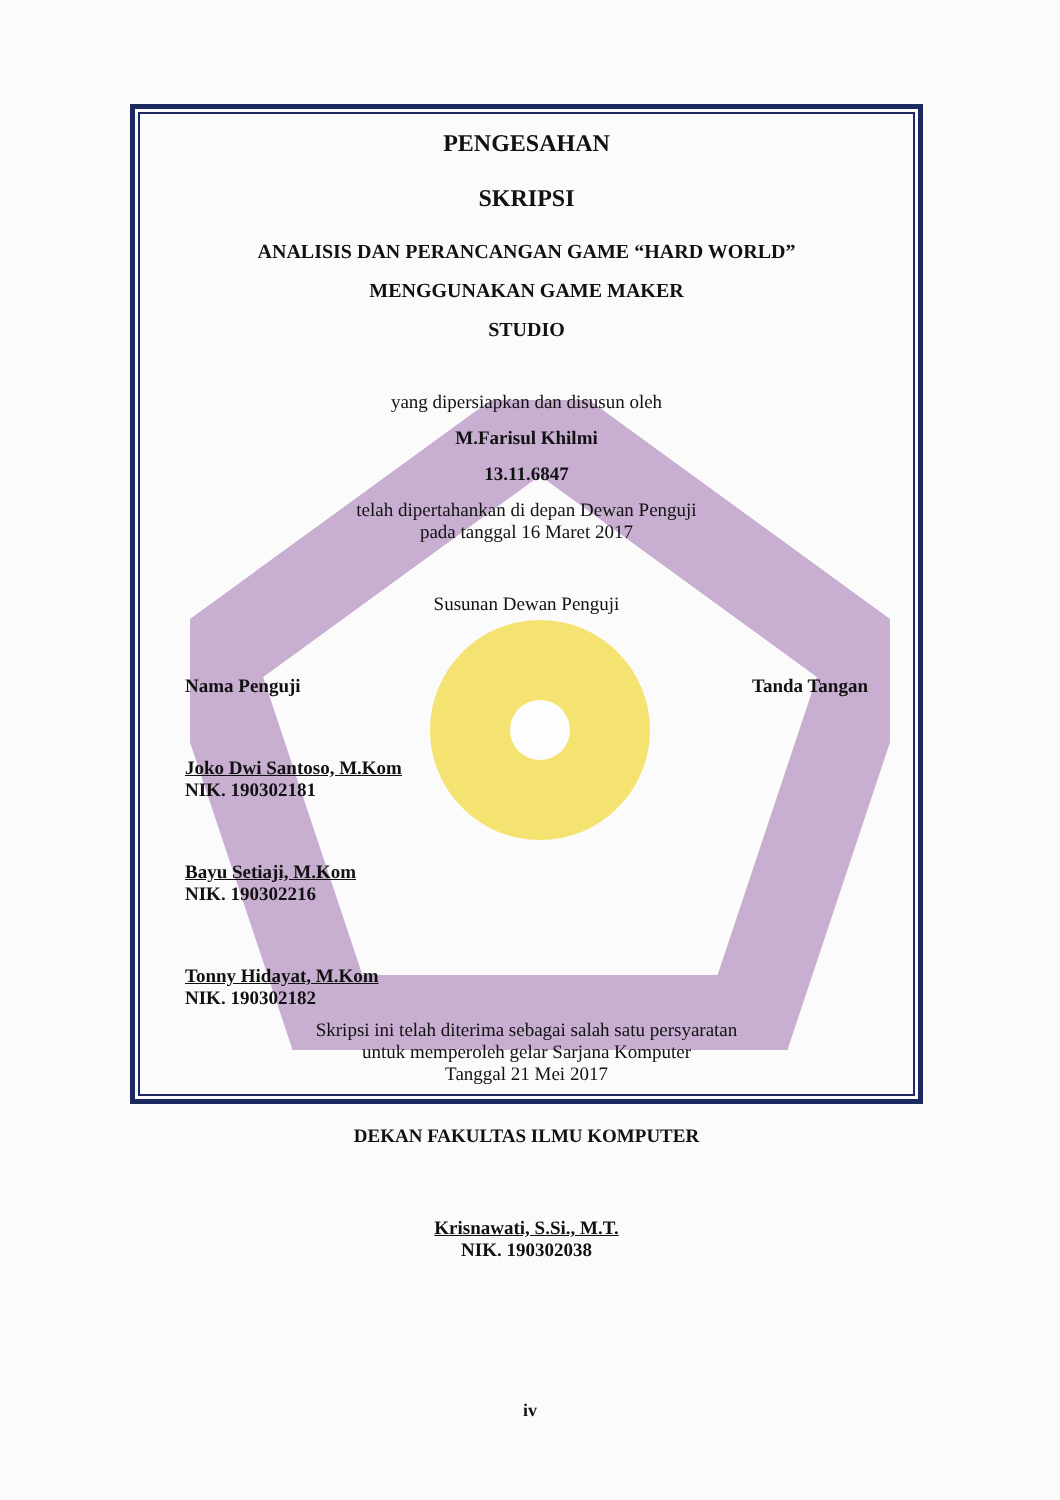PENGESAHAN
SKRIPSI
ANALISIS DAN PERANCANGAN GAME “HARD WORLD”
MENGGUNAKAN GAME MAKER
STUDIO
yang dipersiapkan dan disusun oleh
M.Farisul Khilmi
13.11.6847
telah dipertahankan di depan Dewan Penguji
pada tanggal 16 Maret 2017
Susunan Dewan Penguji
Nama Penguji Tanda Tangan
Joko Dwi Santoso, M.Kom
NIK. 190302181
Bayu Setiaji, M.Kom
NIK. 190302216
Tonny Hidayat, M.Kom
NIK. 190302182
Skripsi ini telah diterima sebagai salah satu persyaratan
untuk memperoleh gelar Sarjana Komputer
Tanggal 21 Mei 2017
DEKAN FAKULTAS ILMU KOMPUTER
Krisnawati, S.Si., M.T.
NIK. 190302038
iv